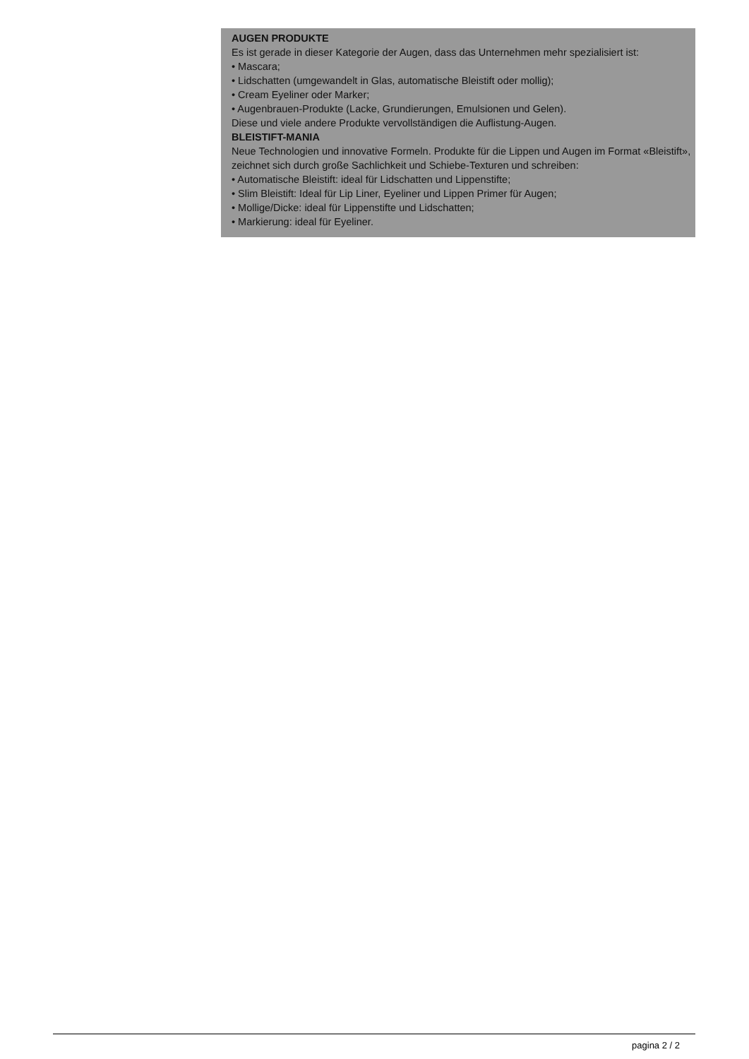AUGEN PRODUKTE
Es ist gerade in dieser Kategorie der Augen, dass das Unternehmen mehr spezialisiert ist:
• Mascara;
• Lidschatten (umgewandelt in Glas, automatische Bleistift oder mollig);
• Cream Eyeliner oder Marker;
• Augenbrauen-Produkte (Lacke, Grundierungen, Emulsionen und Gelen).
Diese und viele andere Produkte vervollständigen die Auflistung-Augen.
BLEISTIFT-MANIA
Neue Technologien und innovative Formeln. Produkte für die Lippen und Augen im Format «Bleistift», zeichnet sich durch große Sachlichkeit und Schiebe-Texturen und schreiben:
• Automatische Bleistift: ideal für Lidschatten und Lippenstifte;
• Slim Bleistift: Ideal für Lip Liner, Eyeliner und Lippen Primer für Augen;
• Mollige/Dicke: ideal für Lippenstifte und Lidschatten;
• Markierung: ideal für Eyeliner.
pagina 2 / 2